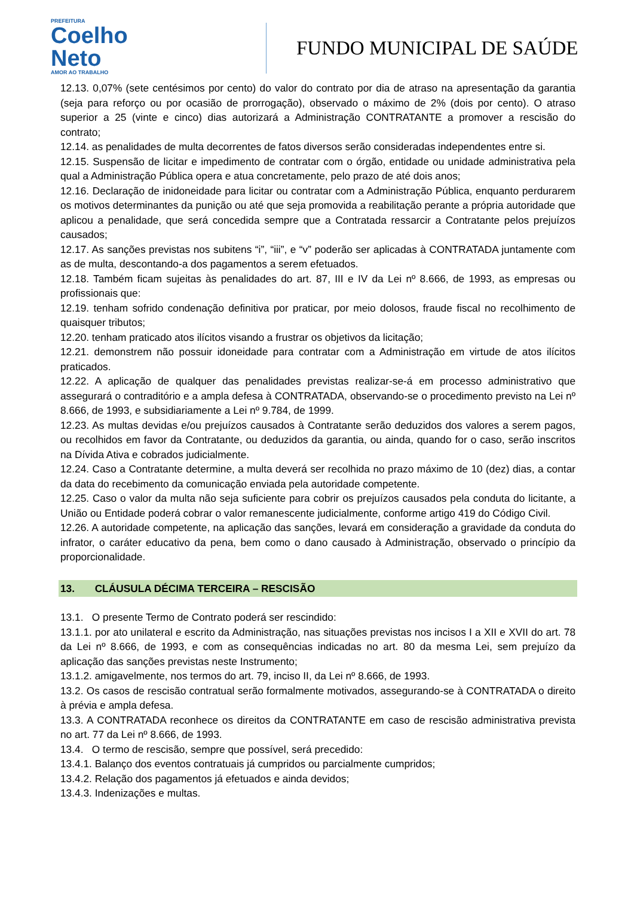PREFEITURA
Coelho
Neto
AMOR AO TRABALHO
FUNDO MUNICIPAL DE SAÚDE
12.13. 0,07% (sete centésimos por cento) do valor do contrato por dia de atraso na apresentação da garantia (seja para reforço ou por ocasião de prorrogação), observado o máximo de 2% (dois por cento). O atraso superior a 25 (vinte e cinco) dias autorizará a Administração CONTRATANTE a promover a rescisão do contrato;
12.14. as penalidades de multa decorrentes de fatos diversos serão consideradas independentes entre si.
12.15. Suspensão de licitar e impedimento de contratar com o órgão, entidade ou unidade administrativa pela qual a Administração Pública opera e atua concretamente, pelo prazo de até dois anos;
12.16. Declaração de inidoneidade para licitar ou contratar com a Administração Pública, enquanto perdurarem os motivos determinantes da punição ou até que seja promovida a reabilitação perante a própria autoridade que aplicou a penalidade, que será concedida sempre que a Contratada ressarcir a Contratante pelos prejuízos causados;
12.17. As sanções previstas nos subitens “i”, “iii”, e “v” poderão ser aplicadas à CONTRATADA juntamente com as de multa, descontando-a dos pagamentos a serem efetuados.
12.18. Também ficam sujeitas às penalidades do art. 87, III e IV da Lei nº 8.666, de 1993, as empresas ou profissionais que:
12.19. tenham sofrido condenação definitiva por praticar, por meio dolosos, fraude fiscal no recolhimento de quaisquer tributos;
12.20. tenham praticado atos ilícitos visando a frustrar os objetivos da licitação;
12.21. demonstrem não possuir idoneidade para contratar com a Administração em virtude de atos ilícitos praticados.
12.22. A aplicação de qualquer das penalidades previstas realizar-se-á em processo administrativo que assegurará o contraditório e a ampla defesa à CONTRATADA, observando-se o procedimento previsto na Lei nº 8.666, de 1993, e subsidiariamente a Lei nº 9.784, de 1999.
12.23. As multas devidas e/ou prejuízos causados à Contratante serão deduzidos dos valores a serem pagos, ou recolhidos em favor da Contratante, ou deduzidos da garantia, ou ainda, quando for o caso, serão inscritos na Dívida Ativa e cobrados judicialmente.
12.24. Caso a Contratante determine, a multa deverá ser recolhida no prazo máximo de 10 (dez) dias, a contar da data do recebimento da comunicação enviada pela autoridade competente.
12.25. Caso o valor da multa não seja suficiente para cobrir os prejuízos causados pela conduta do licitante, a União ou Entidade poderá cobrar o valor remanescente judicialmente, conforme artigo 419 do Código Civil.
12.26. A autoridade competente, na aplicação das sanções, levará em consideração a gravidade da conduta do infrator, o caráter educativo da pena, bem como o dano causado à Administração, observado o princípio da proporcionalidade.
13. CLÁUSULA DÉCIMA TERCEIRA – RESCISÃO
13.1. O presente Termo de Contrato poderá ser rescindido:
13.1.1. por ato unilateral e escrito da Administração, nas situações previstas nos incisos I a XII e XVII do art. 78 da Lei nº 8.666, de 1993, e com as consequências indicadas no art. 80 da mesma Lei, sem prejuízo da aplicação das sanções previstas neste Instrumento;
13.1.2. amigavelmente, nos termos do art. 79, inciso II, da Lei nº 8.666, de 1993.
13.2. Os casos de rescisão contratual serão formalmente motivados, assegurando-se à CONTRATADA o direito à prévia e ampla defesa.
13.3. A CONTRATADA reconhece os direitos da CONTRATANTE em caso de rescisão administrativa prevista no art. 77 da Lei nº 8.666, de 1993.
13.4. O termo de rescisão, sempre que possível, será precedido:
13.4.1. Balanço dos eventos contratuais já cumpridos ou parcialmente cumpridos;
13.4.2. Relação dos pagamentos já efetuados e ainda devidos;
13.4.3. Indenizações e multas.